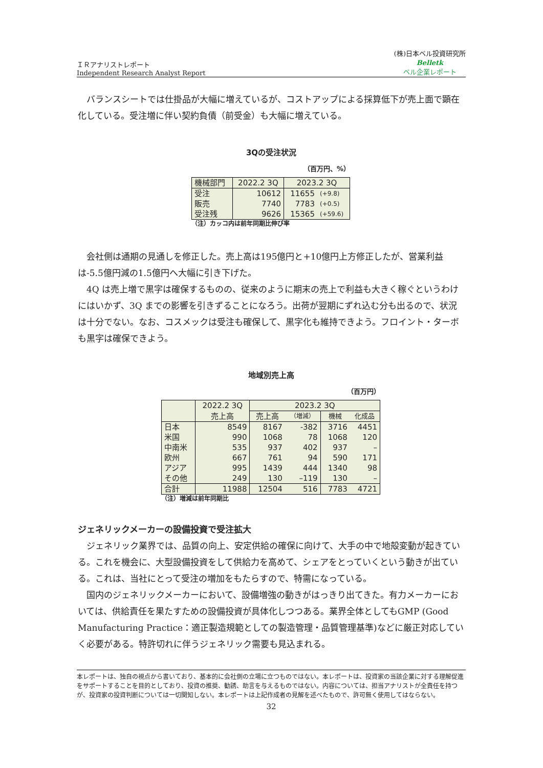ＩＲアナリストレポート
Independent Research Analyst Report
(株)日本ベル投資研究所
Belletk
ベル企業レポート
バランスシートでは仕掛品が大幅に増えているが、コストアップによる採算低下が売上面で顕在化している。受注増に伴い契約負債（前受金）も大幅に増えている。
3Qの受注状況
（百万円、%）
| 機械部門 | 2022.2 3Q | 2023.2 3Q | |
| 受注 | 10612 | 11655 | (+9.8) |
| 販売 | 7740 | 7783 | (+0.5) |
| 受注残 | 9626 | 15365 | (+59.6) |
（注）カッコ内は前年同期比伸び率
会社側は通期の見通しを修正した。売上高は195億円と+10億円上方修正したが、営業利益は-5.5億円減の1.5億円へ大幅に引き下げた。
4Q は売上増で黒字は確保するものの、従来のように期末の売上で利益も大きく稼ぐというわけにはいかず、3Q までの影響を引きずることになろう。出荷が翌期にずれ込む分も出るので、状況は十分でない。なお、コスメックは受注も確保して、黒字化も維持できよう。フロイント・ターボも黒字は確保できよう。
地域別売上高
（百万円）
| | 2022.2 3Q | 2023.2 3Q | | | |
| | 売上高 | 売上高 | （増減） | 機械 | 化成品 |
| 日本 | 8549 | 8167 | -382 | 3716 | 4451 |
| 米国 | 990 | 1068 | 78 | 1068 | 120 |
| 中南米 | 535 | 937 | 402 | 937 | – |
| 欧州 | 667 | 761 | 94 | 590 | 171 |
| アジア | 995 | 1439 | 444 | 1340 | 98 |
| その他 | 249 | 130 | –119 | 130 | – |
| 合計 | 11988 | 12504 | 516 | 7783 | 4721 |
（注）増減は前年同期比
ジェネリックメーカーの設備投資で受注拡大
ジェネリック業界では、品質の向上、安定供給の確保に向けて、大手の中で地殻変動が起きている。これを機会に、大型設備投資をして供給力を高めて、シェアをとっていくという動きが出ている。これは、当社にとって受注の増加をもたらすので、特需になっている。
国内のジェネリックメーカーにおいて、設備増強の動きがはっきり出てきた。有力メーカーにおいては、供給責任を果たすための設備投資が具体化しつつある。業界全体としてもGMP (Good Manufacturing Practice：適正製造規範としての製造管理・品質管理基準)などに厳正対応していく必要がある。特許切れに伴うジェネリック需要も見込まれる。
本レポートは、独自の視点から書いており、基本的に会社側の立場に立つものではない。本レポートは、投資家の当該企業に対する理解促進をサポートすることを目的としており、投資の推奨、勧誘、助言を与えるものではない。内容については、担当アナリストが全責任を持つが、投資家の投資判断については一切関知しない。本レポートは上記作成者の見解を述べたもので、許可無く使用してはならない。
32